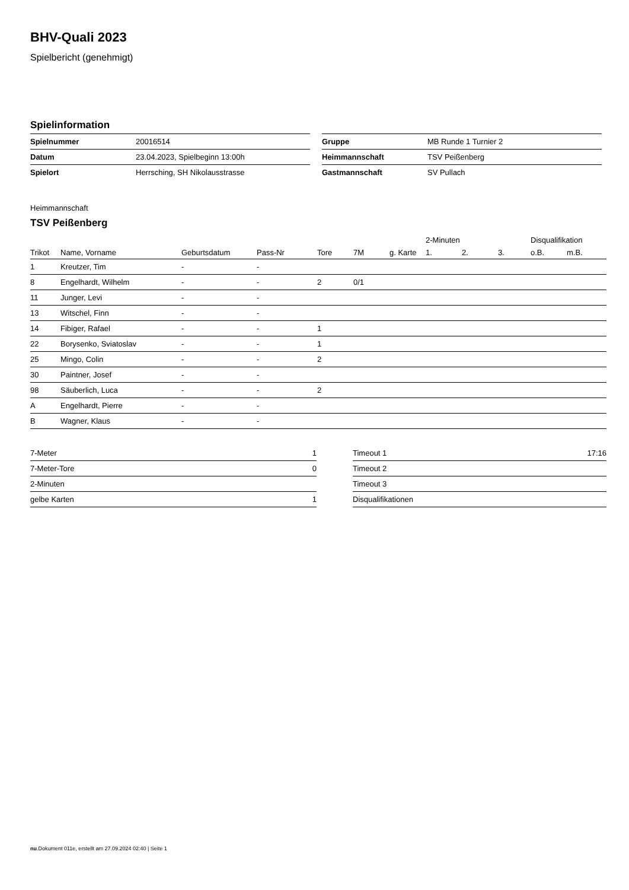BHV-Quali 2023
Spielbericht (genehmigt)
Spielinformation
| Spielnummer | 20016514 |
| Datum | 23.04.2023, Spielbeginn 13:00h |
| Spielort | Herrsching, SH Nikolausstrasse |
| Gruppe | MB Runde 1 Turnier 2 |
| Heimmannschaft | TSV Peißenberg |
| Gastmannschaft | SV Pullach |
Heimmannschaft
TSV Peißenberg
| | | | | | | | 2-Minuten | | | Disqualifikation | |
| --- | --- | --- | --- | --- | --- | --- | --- | --- | --- | --- | --- |
| Trikot | Name, Vorname | Geburtsdatum | Pass-Nr | Tore | 7M | g. Karte | 1. | 2. | 3. | o.B. | m.B. |
| 1 | Kreutzer, Tim | - | - | | | | | | | | |
| 8 | Engelhardt, Wilhelm | - | - | 2 | 0/1 | | | | | | |
| 11 | Junger, Levi | - | - | | | | | | | | |
| 13 | Witschel, Finn | - | - | | | | | | | | |
| 14 | Fibiger, Rafael | - | - | 1 | | | | | | | |
| 22 | Borysenko, Sviatoslav | - | - | 1 | | | | | | | |
| 25 | Mingo, Colin | - | - | 2 | | | | | | | |
| 30 | Paintner, Josef | - | - | | | | | | | | |
| 98 | Säuberlich, Luca | - | - | 2 | | | | | | | |
| A | Engelhardt, Pierre | - | - | | | | | | | | |
| B | Wagner, Klaus | - | - | | | | | | | | |
| 7-Meter | 1 |
| 7-Meter-Tore | 0 |
| 2-Minuten | |
| gelbe Karten | 1 |
| Timeout 1 | 17:16 |
| Timeout 2 | |
| Timeout 3 | |
| Disqualifikationen | |
nu.Dokument 011e, erstellt am 27.09.2024 02:40 | Seite 1